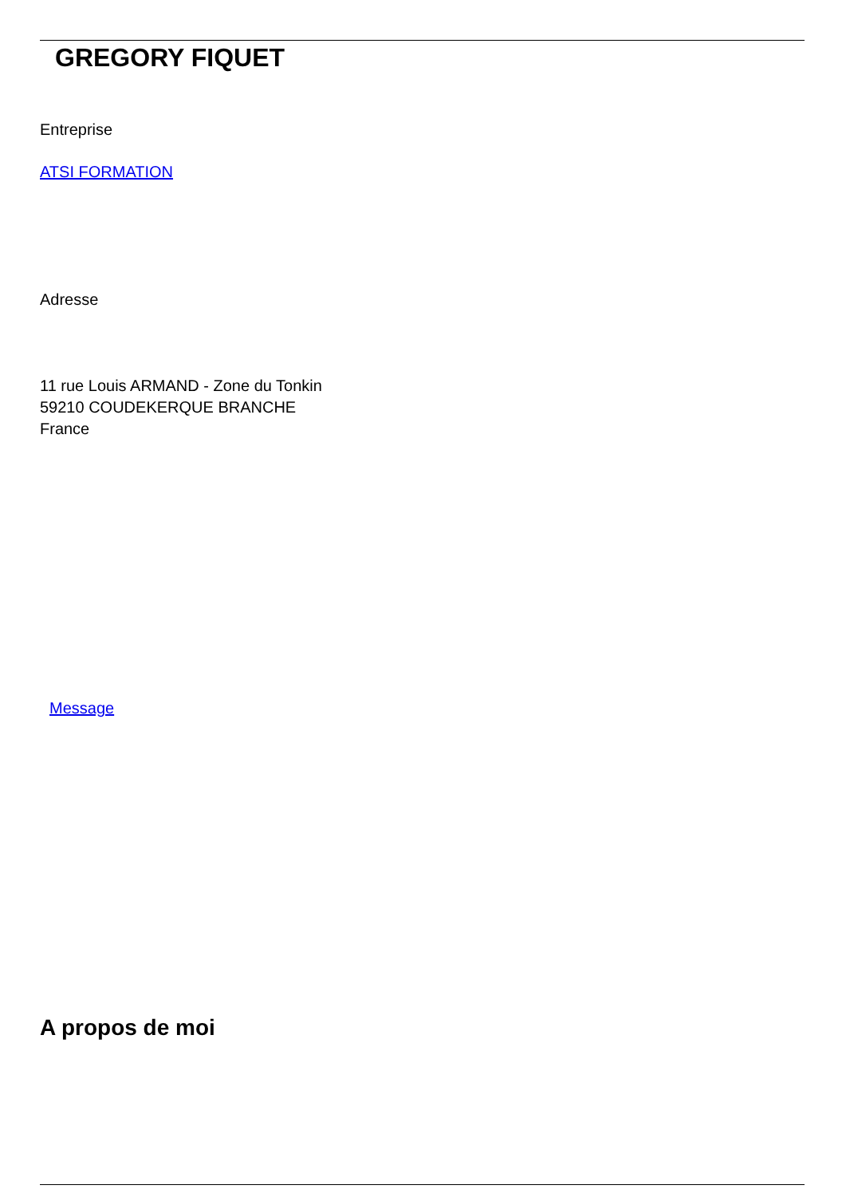GREGORY FIQUET
Entreprise
ATSI FORMATION
Adresse
11 rue Louis ARMAND - Zone du Tonkin
59210 COUDEKERQUE BRANCHE
France
Message
A propos de moi